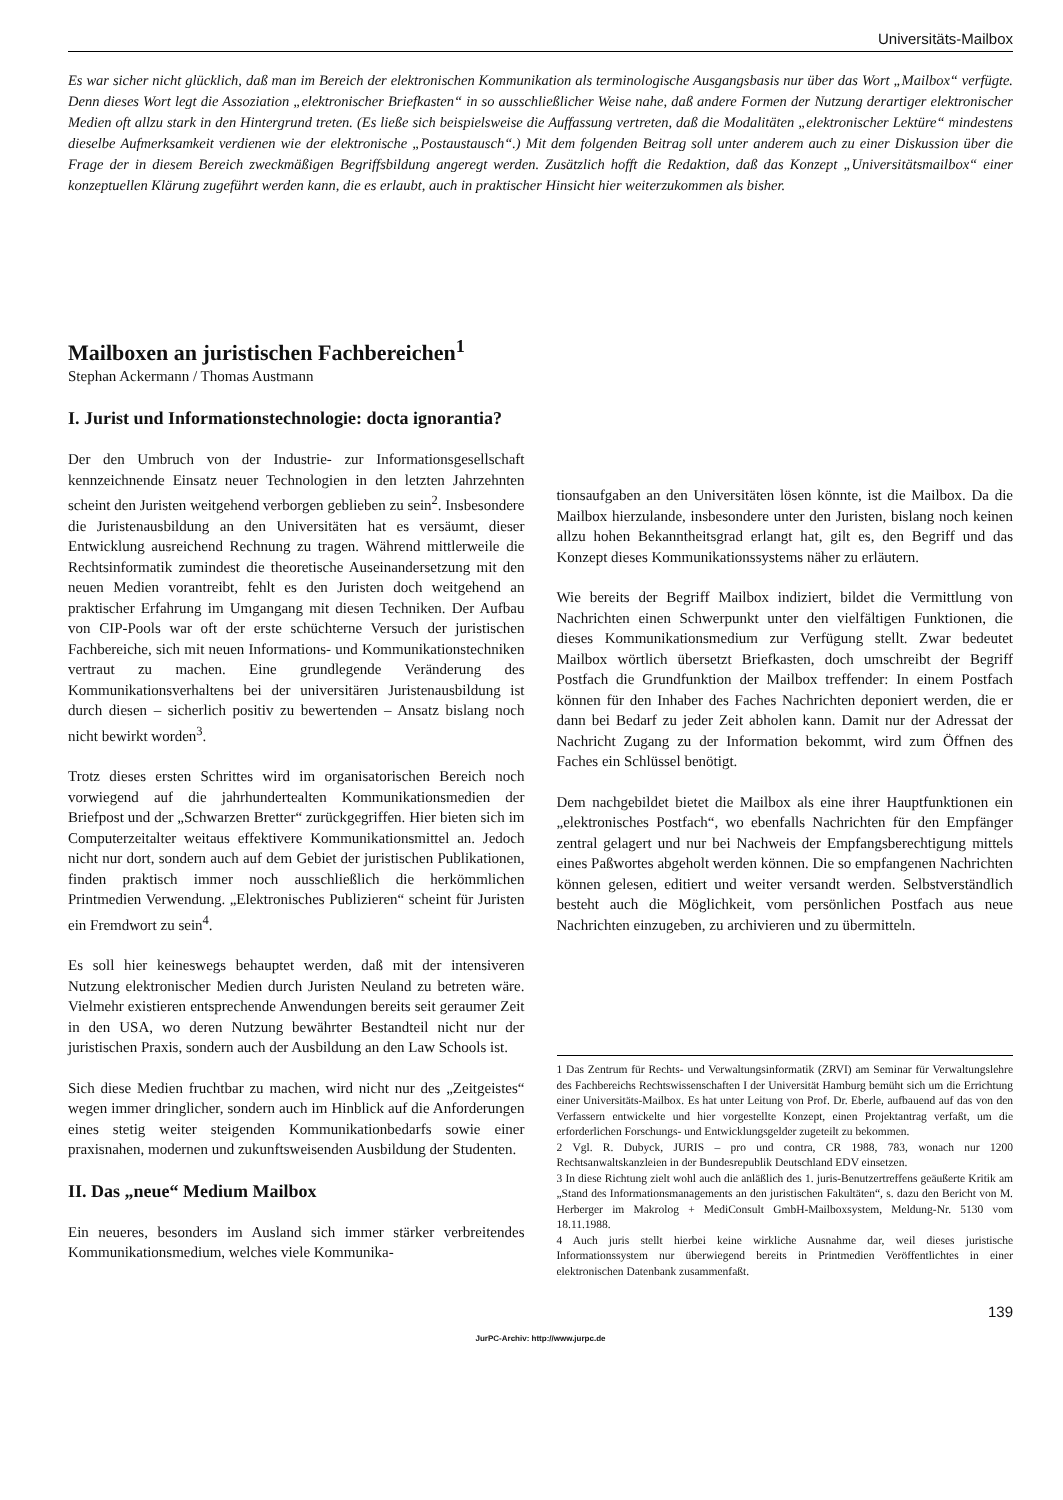Universitäts-Mailbox
Es war sicher nicht glücklich, daß man im Bereich der elektronischen Kommunikation als terminologische Ausgangsbasis nur über das Wort „Mailbox“ verfügte. Denn dieses Wort legt die Assoziation „elektronischer Briefkasten“ in so ausschließlicher Weise nahe, daß andere Formen der Nutzung derartiger elektronischer Medien oft allzu stark in den Hintergrund treten. (Es ließe sich beispielsweise die Auffassung vertreten, daß die Modalitäten „elektronischer Lektüre“ mindestens dieselbe Aufmerksamkeit verdienen wie der elektronische „Postaustausch“.) Mit dem folgenden Beitrag soll unter anderem auch zu einer Diskussion über die Frage der in diesem Bereich zweckmäßigen Begriffsbildung angeregt werden. Zusätzlich hofft die Redaktion, daß das Konzept „Universitätsmailbox“ einer konzeptuellen Klärung zugeführt werden kann, die es erlaubt, auch in praktischer Hinsicht hier weiterzukommen als bisher.
Mailboxen an juristischen Fachbereichen<sup>1</sup>
Stephan Ackermann / Thomas Austmann
I. Jurist und Informationstechnologie: docta ignorantia?
Der den Umbruch von der Industrie- zur Informationsgesellschaft kennzeichnende Einsatz neuer Technologien in den letzten Jahrzehnten scheint den Juristen weitgehend verborgen geblieben zu sein<sup>2</sup>. Insbesondere die Juristenausbildung an den Universitäten hat es versäumt, dieser Entwicklung ausreichend Rechnung zu tragen. Während mittlerweile die Rechtsinformatik zumindest die theoretische Auseinandersetzung mit den neuen Medien vorantreibt, fehlt es den Juristen doch weitgehend an praktischer Erfahrung im Umgangang mit diesen Techniken. Der Aufbau von CIP-Pools war oft der erste schüchterne Versuch der juristischen Fachbereiche, sich mit neuen Informations- und Kommunikationstechniken vertraut zu machen. Eine grundlegende Veränderung des Kommunikationsverhaltens bei der universitären Juristenausbildung ist durch diesen – sicherlich positiv zu bewertenden – Ansatz bislang noch nicht bewirkt worden<sup>3</sup>.
Trotz dieses ersten Schrittes wird im organisatorischen Bereich noch vorwiegend auf die jahrhundertealten Kommunikationsmedien der Briefpost und der „Schwarzen Bretter“ zurückgegriffen. Hier bieten sich im Computerzeitalter weitaus effektivere Kommunikationsmittel an. Jedoch nicht nur dort, sondern auch auf dem Gebiet der juristischen Publikationen, finden praktisch immer noch ausschließlich die herkömmlichen Printmedien Verwendung. „Elektronisches Publizieren“ scheint für Juristen ein Fremdwort zu sein<sup>4</sup>.
Es soll hier keineswegs behauptet werden, daß mit der intensiveren Nutzung elektronischer Medien durch Juristen Neuland zu betreten wäre. Vielmehr existieren entsprechende Anwendungen bereits seit geraumer Zeit in den USA, wo deren Nutzung bewährter Bestandteil nicht nur der juristischen Praxis, sondern auch der Ausbildung an den Law Schools ist.
Sich diese Medien fruchtbar zu machen, wird nicht nur des „Zeitgeistes“ wegen immer dringlicher, sondern auch im Hinblick auf die Anforderungen eines stetig weiter steigenden Kommunikationbedarfs sowie einer praxisnahen, modernen und zukunftsweisenden Ausbildung der Studenten.
II. Das „neue“ Medium Mailbox
Ein neueres, besonders im Ausland sich immer stärker verbreitendes Kommunikationsmedium, welches viele Kommunika-
tionsaufgaben an den Universitäten lösen könnte, ist die Mailbox. Da die Mailbox hierzulande, insbesondere unter den Juristen, bislang noch keinen allzu hohen Bekanntheitsgrad erlangt hat, gilt es, den Begriff und das Konzept dieses Kommunikationssystems näher zu erläutern.
Wie bereits der Begriff Mailbox indiziert, bildet die Vermittlung von Nachrichten einen Schwerpunkt unter den vielfältigen Funktionen, die dieses Kommunikationsmedium zur Verfügung stellt. Zwar bedeutet Mailbox wörtlich übersetzt Briefkasten, doch umschreibt der Begriff Postfach die Grundfunktion der Mailbox treffender: In einem Postfach können für den Inhaber des Faches Nachrichten deponiert werden, die er dann bei Bedarf zu jeder Zeit abholen kann. Damit nur der Adressat der Nachricht Zugang zu der Information bekommt, wird zum Öffnen des Faches ein Schlüssel benötigt.
Dem nachgebildet bietet die Mailbox als eine ihrer Hauptfunktionen ein „elektronisches Postfach“, wo ebenfalls Nachrichten für den Empfänger zentral gelagert und nur bei Nachweis der Empfangsberechtigung mittels eines Paßwortes abgeholt werden können. Die so empfangenen Nachrichten können gelesen, editiert und weiter versandt werden. Selbstverständlich besteht auch die Möglichkeit, vom persönlichen Postfach aus neue Nachrichten einzugeben, zu archivieren und zu übermitteln.
1 Das Zentrum für Rechts- und Verwaltungsinformatik (ZRVI) am Seminar für Verwaltungslehre des Fachbereichs Rechtswissenschaften I der Universität Hamburg bemüht sich um die Errichtung einer Universitäts-Mailbox. Es hat unter Leitung von Prof. Dr. Eberle, aufbauend auf das von den Verfassern entwickelte und hier vorgestellte Konzept, einen Projektantrag verfaßt, um die erforderlichen Forschungs- und Entwicklungsgelder zugeteilt zu bekommen.
2 Vgl. R. Dubyck, JURIS – pro und contra, CR 1988, 783, wonach nur 1200 Rechtsanwaltskanzleien in der Bundesrepublik Deutschland EDV einsetzen.
3 In diese Richtung zielt wohl auch die anläßlich des 1. juris-Benutzertreffens geäußerte Kritik am „Stand des Informationsmanagements an den juristischen Fakultäten“, s. dazu den Bericht von M. Herberger im Makrolog + MediConsult GmbH-Mailboxsystem, Meldung-Nr. 5130 vom 18.11.1988.
4 Auch juris stellt hierbei keine wirkliche Ausnahme dar, weil dieses juristische Informationssystem nur überwiegend bereits in Printmedien Veröffentlichtes in einer elektronischen Datenbank zusammenfaßt.
139
JurPC-Archiv: http://www.jurpc.de